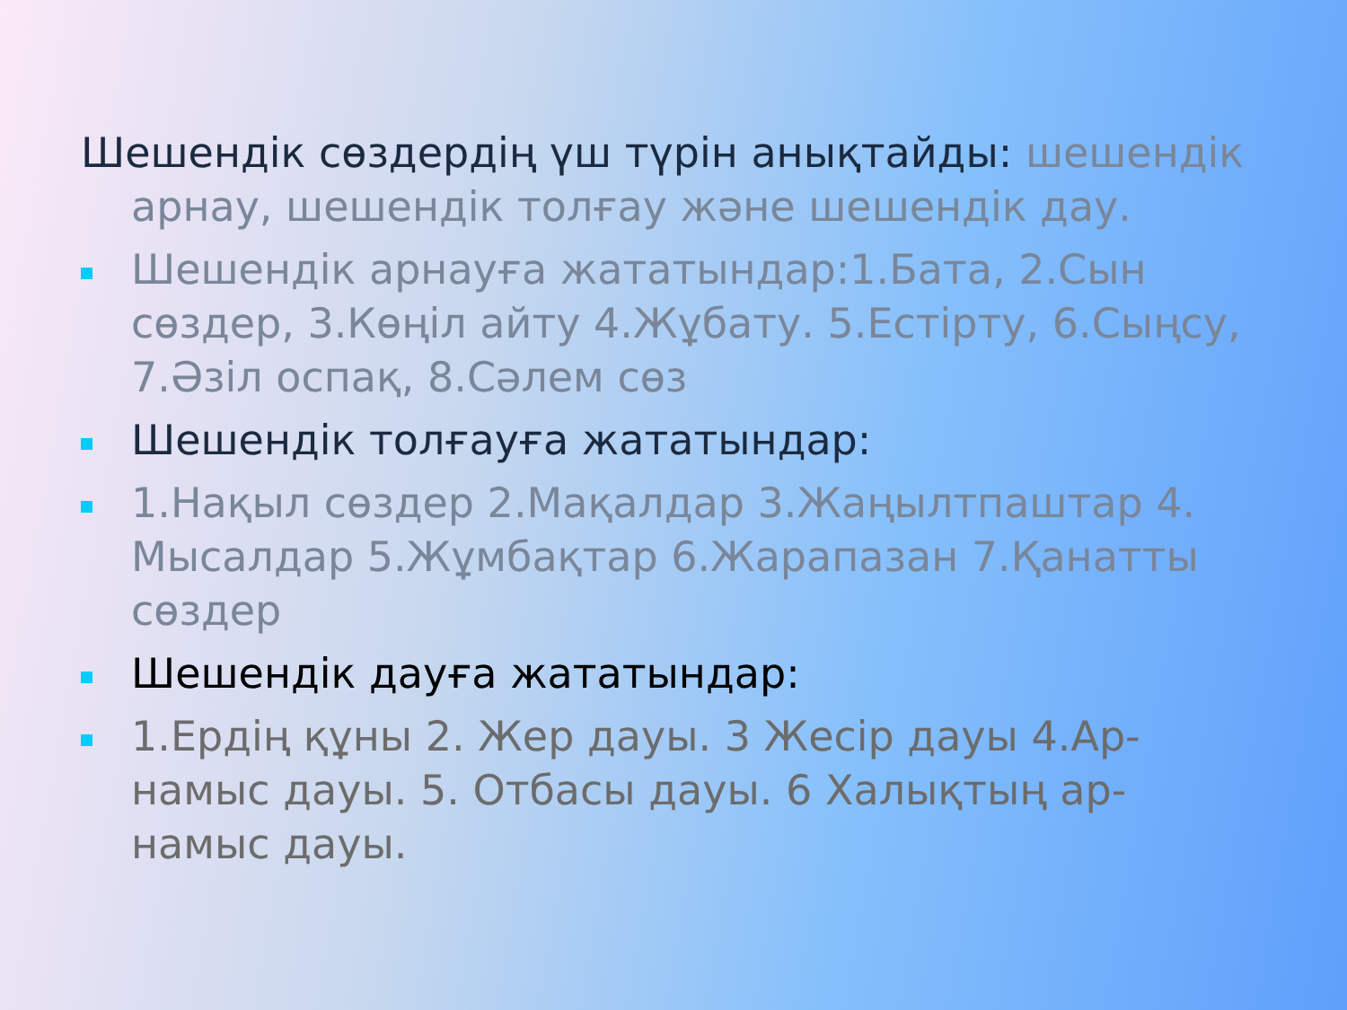Шешендік сөздердің үш түрін анықтайды: шешендік арнау, шешендік толғау және шешендік дау.
Шешендік арнауға жататындар:1.Бата, 2.Сын сөздер, 3.Көңіл айту 4.Жұбату. 5.Естірту, 6.Сыңсу, 7.Әзіл оспақ, 8.Сәлем сөз
Шешендік толғауға жататындар:
1.Нақыл сөздер 2.Мақалдар 3.Жаңылтпаштар 4. Мысалдар 5.Жұмбақтар 6.Жарапазан 7.Қанатты сөздер
Шешендік дауға жататындар:
1.Ердің құны 2. Жер дауы. 3 Жесір дауы 4.Ар-намыс дауы. 5. Отбасы дауы. 6 Халықтың ар-намыс дауы.